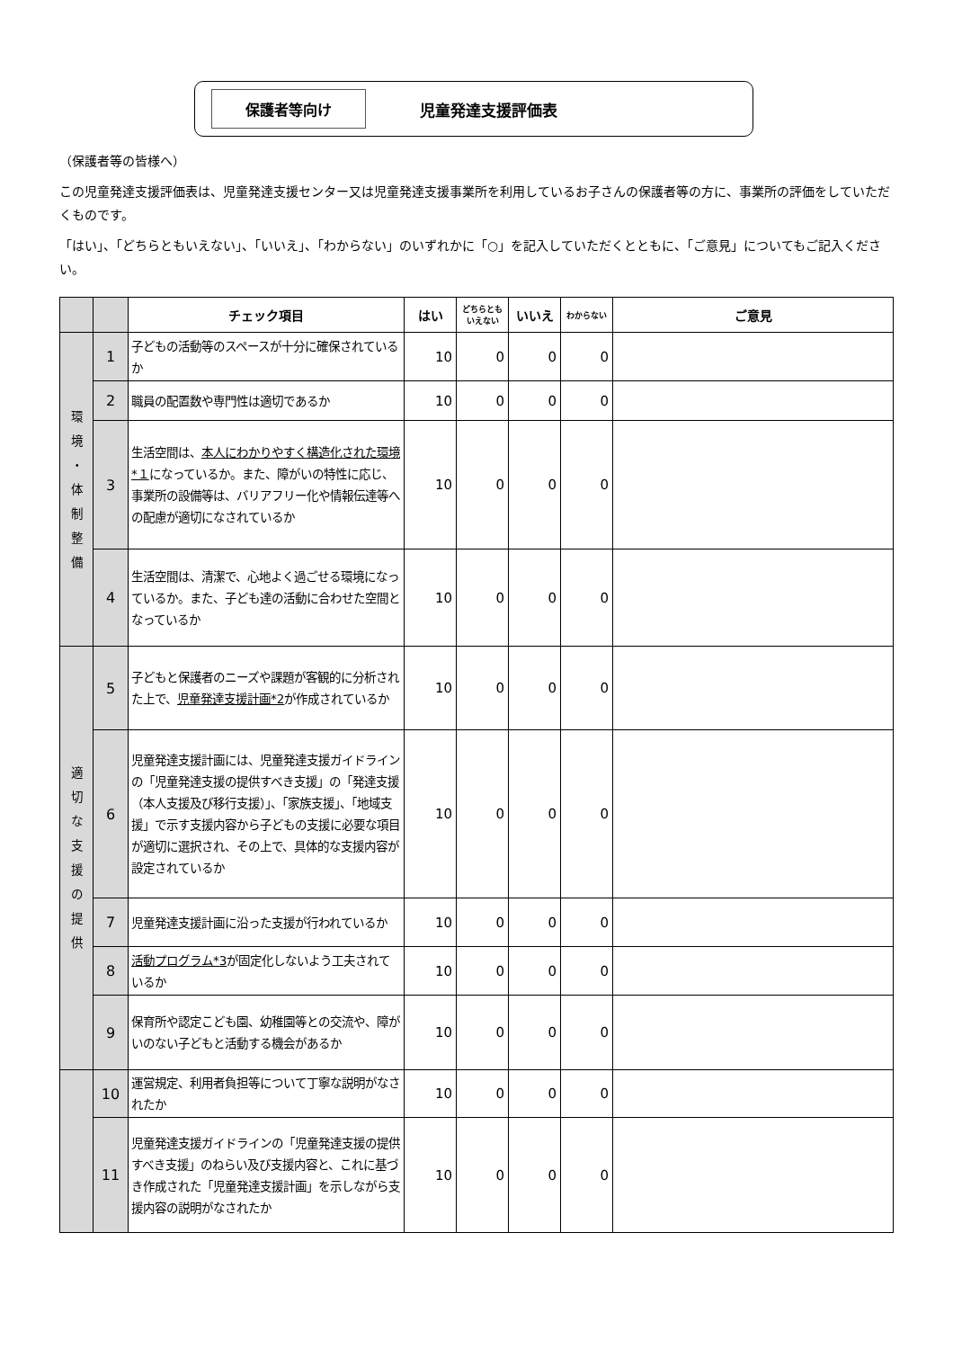保護者等向け
児童発達支援評価表
（保護者等の皆様へ）
この児童発達支援評価表は、児童発達支援センター又は児童発達支援事業所を利用しているお子さんの保護者等の方に、事業所の評価をしていただくものです。
「はい」、「どちらともいえない」、「いいえ」、「わからない」のいずれかに「○」を記入していただくとともに、「ご意見」についてもご記入ください。
| | | チェック項目 | はい | どちらとも いえない | いいえ | わからない | ご意見 |
| --- | --- | --- | --- | --- | --- | --- | --- |
| 環 境 ・ 体 制 整 備 | 1 | 子どもの活動等のスペースが十分に確保されているか | 10 | 0 | 0 | 0 | |
| | 2 | 職員の配置数や専門性は適切であるか | 10 | 0 | 0 | 0 | |
| | 3 | 生活空間は、 本人にわかりやすく構造化された環境*１ になっているか。また、障がいの特性に応じ、事業所の設備等は、バリアフリー化や情報伝達等への配慮が適切になされているか | 10 | 0 | 0 | 0 | |
| | 4 | 生活空間は、清潔で、心地よく過ごせる環境になっているか。また、子ども達の活動に合わせた空間となっているか | 10 | 0 | 0 | 0 | |
| 適 切 な 支 援 の 提 供 | 5 | 子どもと保護者のニーズや課題が客観的に分析された上で、 児童発達支援計画*2 が作成されているか | 10 | 0 | 0 | 0 | |
| | 6 | 児童発達支援計画には、児童発達支援ガイドラインの「児童発達支援の提供すべき支援」の「発達支援（本人支援及び移行支援）」、「家族支援」、「地域支援」で示す支援内容から子どもの支援に必要な項目が適切に選択され、その上で、具体的な支援内容が設定されているか | 10 | 0 | 0 | 0 | |
| | 7 | 児童発達支援計画に沿った支援が行われているか | 10 | 0 | 0 | 0 | |
| | 8 | 活動プログラム*3 が固定化しないよう工夫されているか | 10 | 0 | 0 | 0 | |
| | 9 | 保育所や認定こども園、幼稚園等との交流や、障がいのない子どもと活動する機会があるか | 10 | 0 | 0 | 0 | |
| | 10 | 運営規定、利用者負担等について丁寧な説明がなされたか | 10 | 0 | 0 | 0 | |
| | 11 | 児童発達支援ガイドラインの「児童発達支援の提供すべき支援」のねらい及び支援内容と、これに基づき作成された「児童発達支援計画」を示しながら支援内容の説明がなされたか | 10 | 0 | 0 | 0 | |